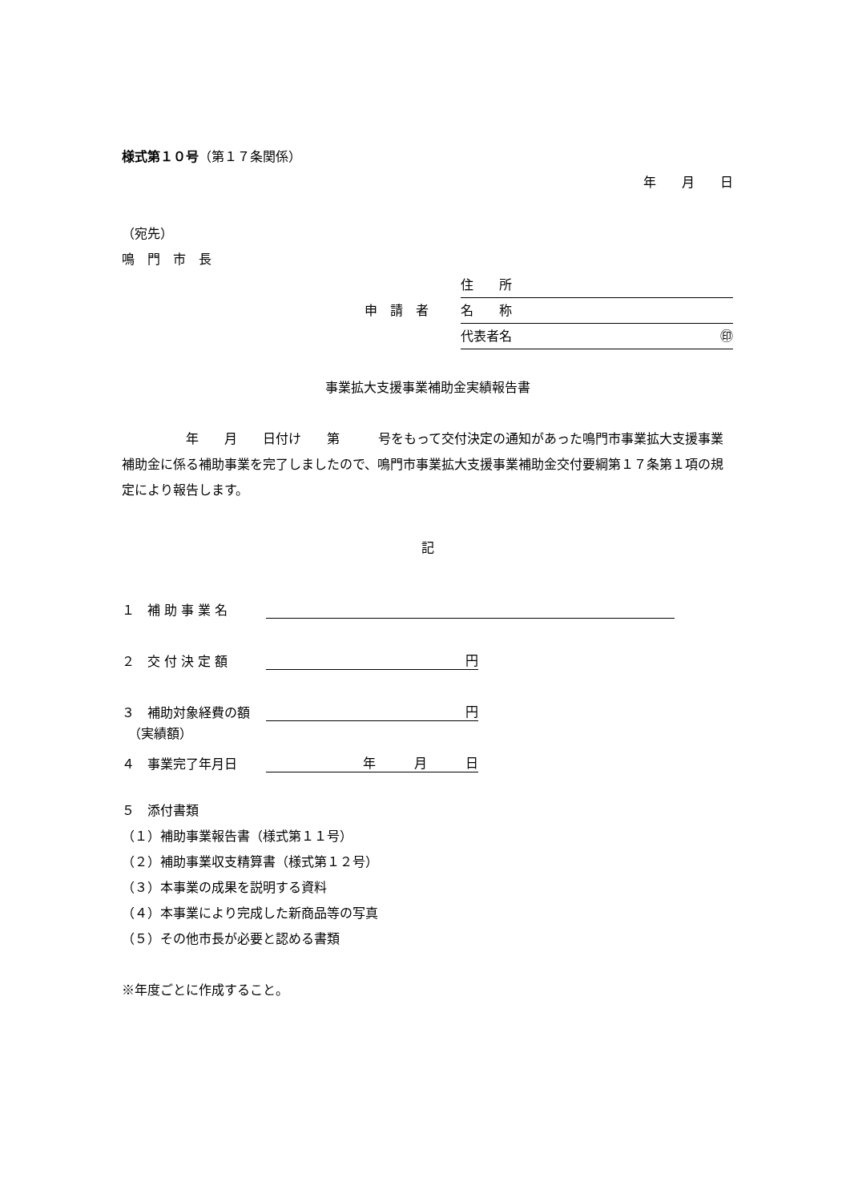様式第１０号（第１７条関係）
年　　月　　日
（宛先）
鳴　門　市　長
住　　所
申　請　者 名　　称
代表者名 ㊞
事業拡大支援事業補助金実績報告書
　　　　　年　　月　　日付け　　第　　　号をもって交付決定の通知があった鳴門市事業拡大支援事業補助金に係る補助事業を完了しましたので、鳴門市事業拡大支援事業補助金交付要綱第１７条第１項の規定により報告します。
記
１　補 助 事 業 名
２　交 付 決 定 額 円
３　補助対象経費の額 円
　（実績額）
４　事業完了年月日 年　　　月　　　日
５　添付書類
（１）補助事業報告書（様式第１１号）
（２）補助事業収支精算書（様式第１２号）
（３）本事業の成果を説明する資料
（４）本事業により完成した新商品等の写真
（５）その他市長が必要と認める書類
※年度ごとに作成すること。